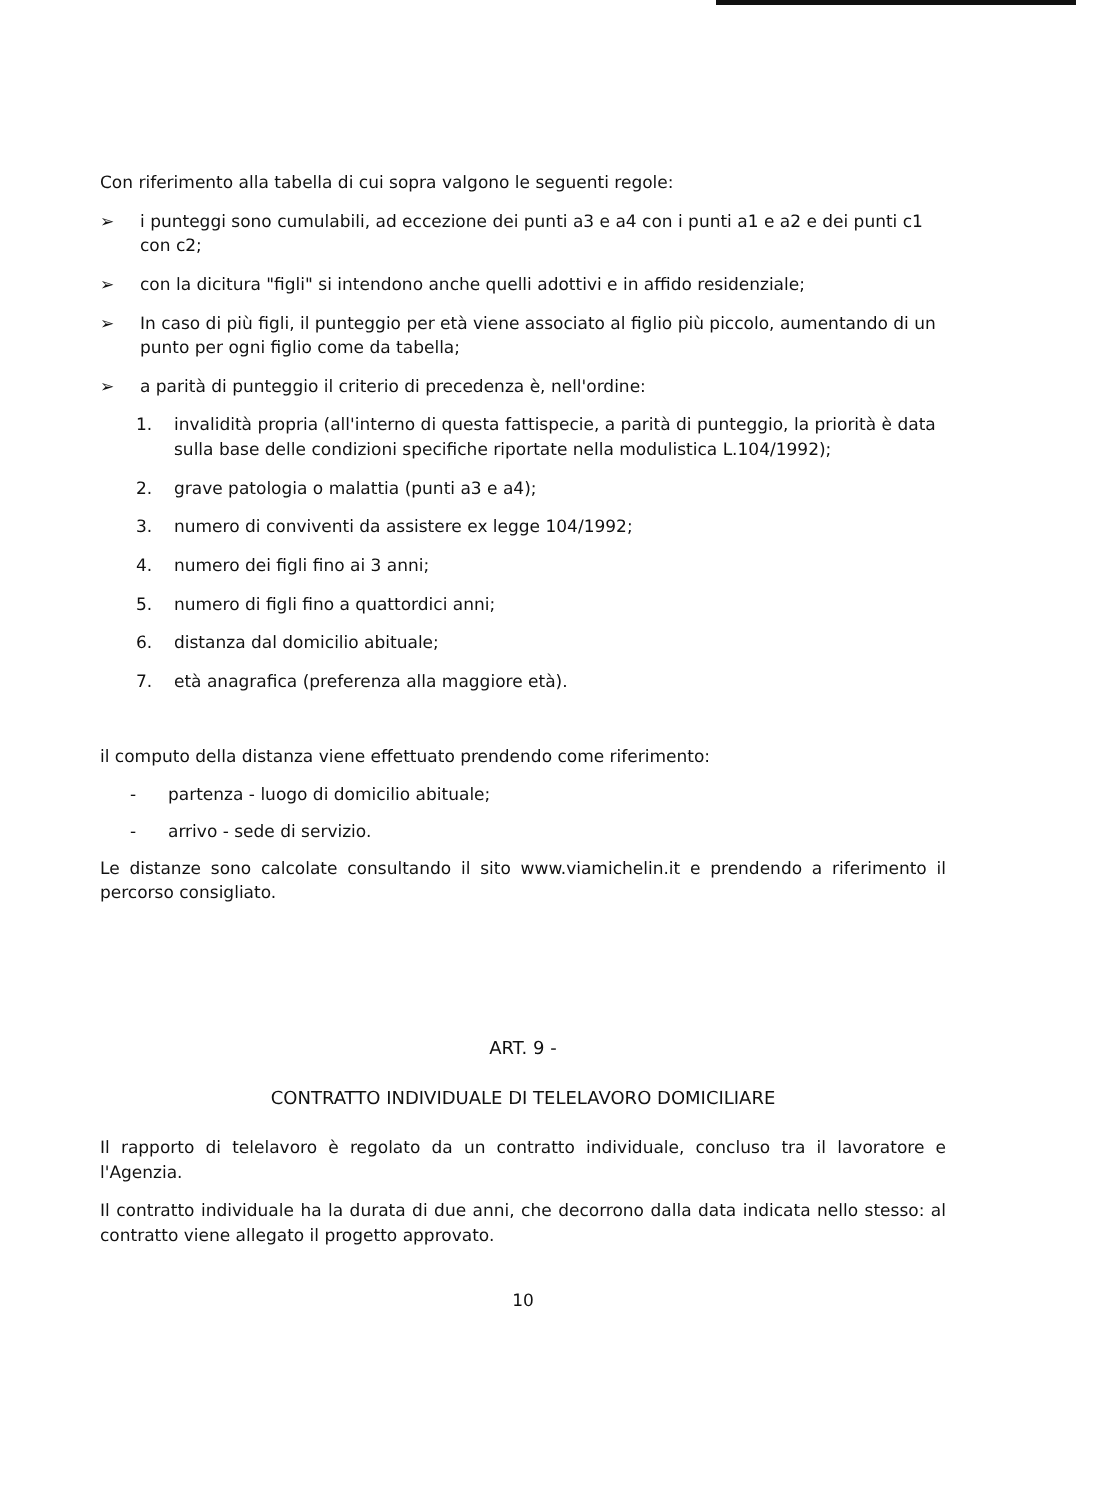Con riferimento alla tabella di cui sopra valgono le seguenti regole:
➢ i punteggi sono cumulabili, ad eccezione dei punti a3 e a4 con i punti a1 e a2 e dei punti c1 con c2;
➢ con la dicitura "figli" si intendono anche quelli adottivi e in affido residenziale;
➢ In caso di più figli, il punteggio per età viene associato al figlio più piccolo, aumentando di un punto per ogni figlio come da tabella;
➢ a parità di punteggio il criterio di precedenza è, nell'ordine:
1. invalidità propria (all'interno di questa fattispecie, a parità di punteggio, la priorità è data sulla base delle condizioni specifiche riportate nella modulistica L.104/1992);
2. grave patologia o malattia (punti a3 e a4);
3. numero di conviventi da assistere ex legge 104/1992;
4. numero dei figli fino ai 3 anni;
5. numero di figli fino a quattordici anni;
6. distanza dal domicilio abituale;
7. età anagrafica (preferenza alla maggiore età).
il computo della distanza viene effettuato prendendo come riferimento:
- partenza - luogo di domicilio abituale;
- arrivo - sede di servizio.
Le distanze sono calcolate consultando il sito www.viamichelin.it e prendendo a riferimento il percorso consigliato.
ART. 9 -
CONTRATTO INDIVIDUALE DI TELELAVORO DOMICILIARE
Il rapporto di telelavoro è regolato da un contratto individuale, concluso tra il lavoratore e l'Agenzia.
Il contratto individuale ha la durata di due anni, che decorrono dalla data indicata nello stesso: al contratto viene allegato il progetto approvato.
10